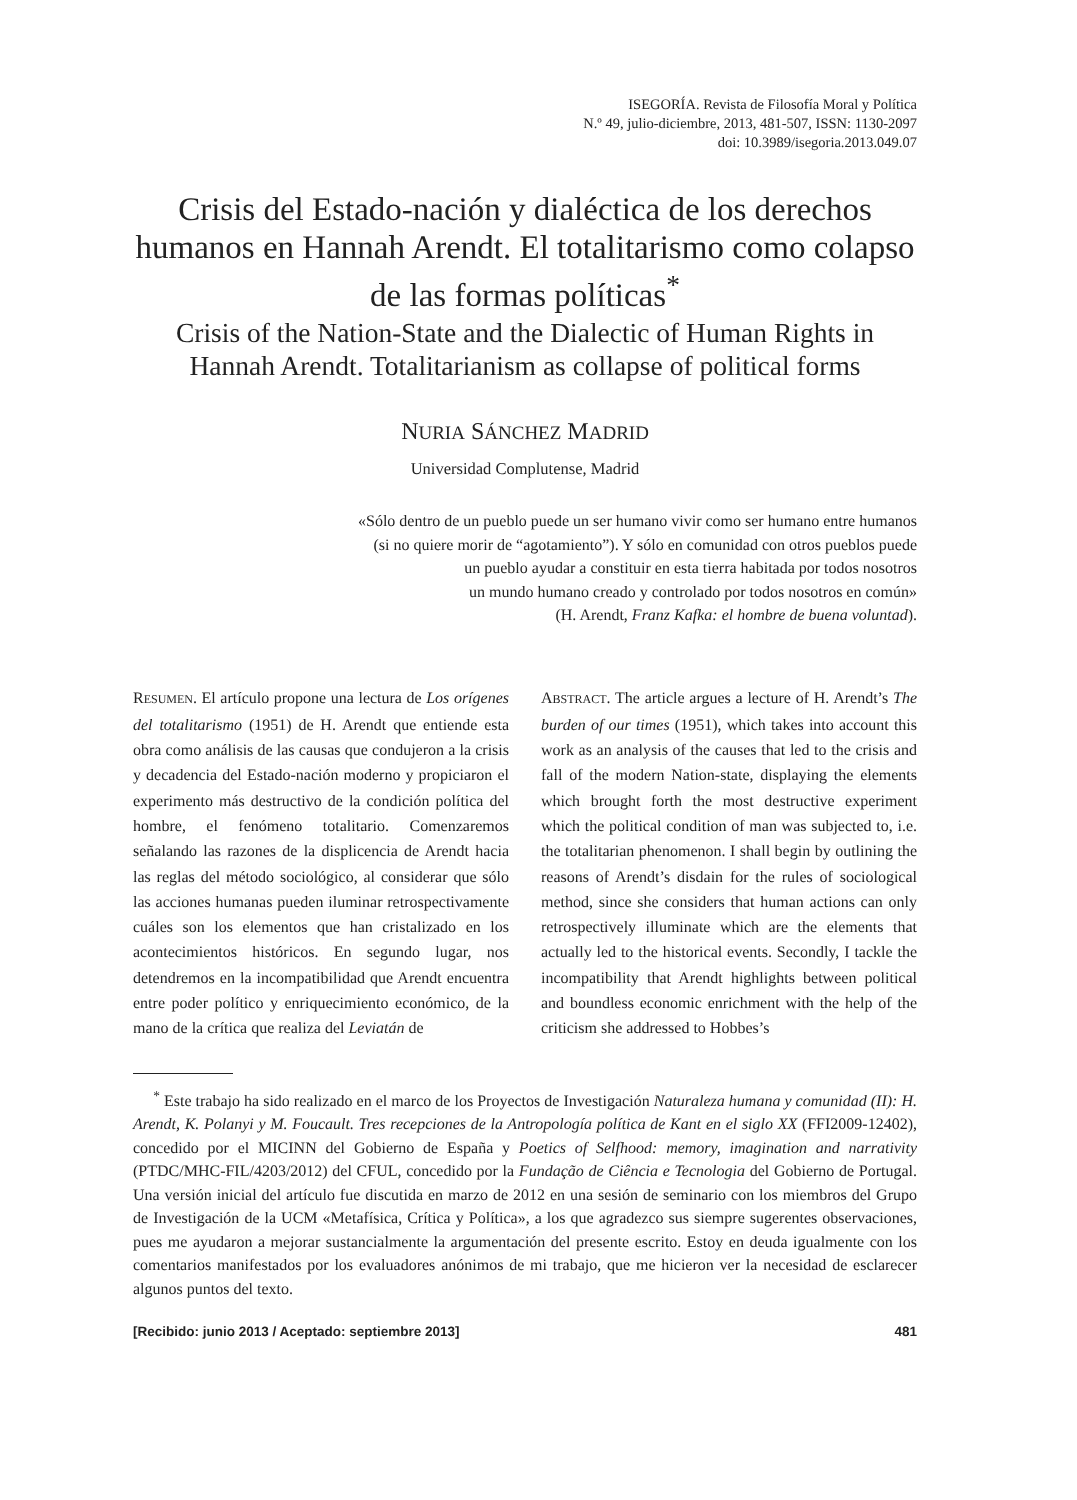ISEGORÍA. Revista de Filosofía Moral y Política
N.º 49, julio-diciembre, 2013, 481-507, ISSN: 1130-2097
doi: 10.3989/isegoria.2013.049.07
Crisis del Estado-nación y dialéctica de los derechos humanos en Hannah Arendt. El totalitarismo como colapso de las formas políticas<sup>*</sup>
Crisis of the Nation-State and the Dialectic of Human Rights in Hannah Arendt. Totalitarianism as collapse of political forms
NURIA SÁNCHEZ MADRID
Universidad Complutense, Madrid
«Sólo dentro de un pueblo puede un ser humano vivir como ser humano entre humanos
(si no quiere morir de “agotamiento”). Y sólo en comunidad con otros pueblos puede
un pueblo ayudar a constituir en esta tierra habitada por todos nosotros
un mundo humano creado y controlado por todos nosotros en común»
(H. Arendt, Franz Kafka: el hombre de buena voluntad).
RESUMEN. El artículo propone una lectura de Los orígenes del totalitarismo (1951) de H. Arendt que entiende esta obra como análisis de las causas que condujeron a la crisis y decadencia del Estado-nación moderno y propiciaron el experimento más destructivo de la condición política del hombre, el fenómeno totalitario. Comenzaremos señalando las razones de la displicencia de Arendt hacia las reglas del método sociológico, al considerar que sólo las acciones humanas pueden iluminar retrospectivamente cuáles son los elementos que han cristalizado en los acontecimientos históricos. En segundo lugar, nos detendremos en la incompatibilidad que Arendt encuentra entre poder político y enriquecimiento económico, de la mano de la crítica que realiza del Leviatán de
ABSTRACT. The article argues a lecture of H. Arendt’s The burden of our times (1951), which takes into account this work as an analysis of the causes that led to the crisis and fall of the modern Nation-state, displaying the elements which brought forth the most destructive experiment which the political condition of man was subjected to, i.e. the totalitarian phenomenon. I shall begin by outlining the reasons of Arendt’s disdain for the rules of sociological method, since she considers that human actions can only retrospectively illuminate which are the elements that actually led to the historical events. Secondly, I tackle the incompatibility that Arendt highlights between political and boundless economic enrichment with the help of the criticism she addressed to Hobbes’s
<sup>*</sup> Este trabajo ha sido realizado en el marco de los Proyectos de Investigación Naturaleza humana y comunidad (II): H. Arendt, K. Polanyi y M. Foucault. Tres recepciones de la Antropología política de Kant en el siglo XX (FFI2009-12402), concedido por el MICINN del Gobierno de España y Poetics of Selfhood: memory, imagination and narrativity (PTDC/MHC-FIL/4203/2012) del CFUL, concedido por la Fundação de Ciência e Tecnologia del Gobierno de Portugal. Una versión inicial del artículo fue discutida en marzo de 2012 en una sesión de seminario con los miembros del Grupo de Investigación de la UCM «Metafísica, Crítica y Política», a los que agradezco sus siempre sugerentes observaciones, pues me ayudaron a mejorar sustancialmente la argumentación del presente escrito. Estoy en deuda igualmente con los comentarios manifestados por los evaluadores anónimos de mi trabajo, que me hicieron ver la necesidad de esclarecer algunos puntos del texto.
[Recibido: junio 2013 / Aceptado: septiembre 2013] 481